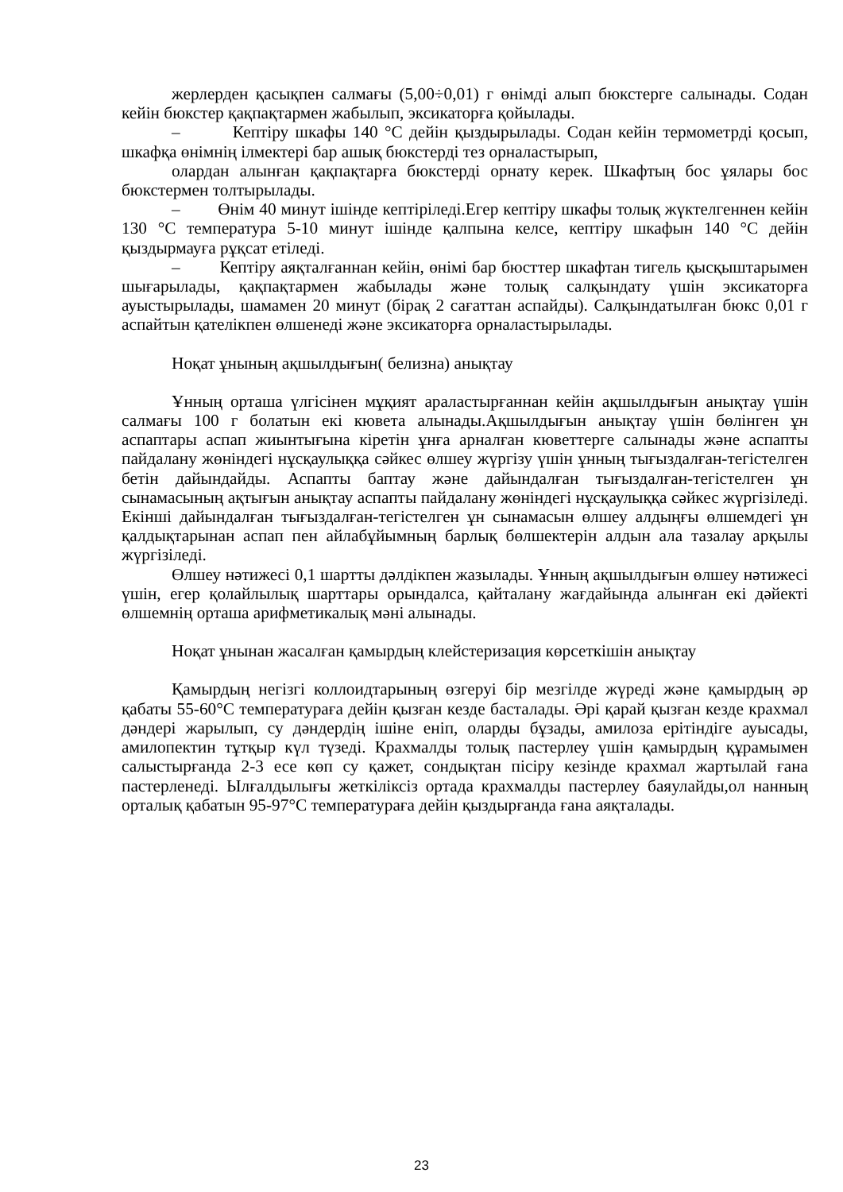жерлерден қасықпен салмағы (5,00÷0,01) г өнімді алып бюкстерге салынады. Содан кейін бюкстер қақпақтармен жабылып, эксикаторға қойылады.
– Кептіру шкафы 140 °С дейін қыздырылады. Содан кейін термометрді қосып, шкафқа өнімнің ілмектері бар ашық бюкстерді тез орналастырып,
олардан алынған қақпақтарға бюкстерді орнату керек. Шкафтың бос ұялары бос бюкстермен толтырылады.
– Өнім 40 минут ішінде кептіріледі.Егер кептіру шкафы толық жүктелгеннен кейін 130 °С температура 5-10 минут ішінде қалпына келсе, кептіру шкафын 140 °С дейін қыздырмауға рұқсат етіледі.
– Кептіру аяқталғаннан кейін, өнімі бар бюсттер шкафтан тигель қысқыштарымен шығарылады, қақпақтармен жабылады және толық салқындату үшін эксикаторға ауыстырылады, шамамен 20 минут (бірақ 2 сағаттан аспайды). Салқындатылған бюкс 0,01 г аспайтын қателікпен өлшенеді және эксикаторға орналастырылады.
Ноқат ұнының ақшылдығын( белизна) анықтау
Ұнның орташа үлгісінен мұқият араластырғаннан кейін ақшылдығын анықтау үшін салмағы 100 г болатын екі кювета алынады.Ақшылдығын анықтау үшін бөлінген ұн аспаптары аспап жиынтығына кіретін ұнға арналған кюветтерге салынады және аспапты пайдалану жөніндегі нұсқаулыққа сәйкес өлшеу жүргізу үшін ұнның тығыздалған-тегістелген бетін дайындайды. Аспапты баптау және дайындалған тығыздалған-тегістелген ұн сынамасының ақтығын анықтау аспапты пайдалану жөніндегі нұсқаулыққа сәйкес жүргізіледі. Екінші дайындалған тығыздалған-тегістелген ұн сынамасын өлшеу алдыңғы өлшемдегі ұн қалдықтарынан аспап пен айлабұйымның барлық бөлшектерін алдын ала тазалау арқылы жүргізіледі.
Өлшеу нәтижесі 0,1 шартты дәлдікпен жазылады. Ұнның ақшылдығын өлшеу нәтижесі үшін, егер қолайлылық шарттары орындалса, қайталану жағдайында алынған екі дәйекті өлшемнің орташа арифметикалық мәні алынады.
Ноқат ұнынан жасалған қамырдың клейстеризация көрсеткішін анықтау
Қамырдың негізгі коллоидтарының өзгеруі бір мезгілде жүреді және қамырдың әр қабаты 55-60°С температураға дейін қызған кезде басталады. Әрі қарай қызған кезде крахмал дәндері жарылып, су дәндердің ішіне еніп, оларды бұзады, амилоза ерітіндіге ауысады, амилопектин тұтқыр күл түзеді. Крахмалды толық пастерлеу үшін қамырдың құрамымен салыстырғанда 2-3 есе көп су қажет, сондықтан пісіру кезінде крахмал жартылай ғана пастерленеді. Ылғалдылығы жеткіліксіз ортада крахмалды пастерлеу баяулайды,ол нанның орталық қабатын 95-97°С температураға дейін қыздырғанда ғана аяқталады.
23